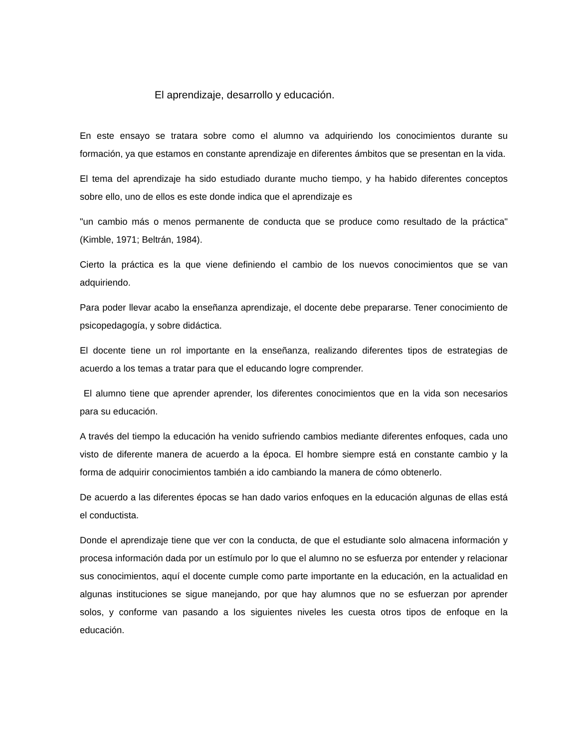El aprendizaje, desarrollo y educación.
En este ensayo se tratara sobre como el alumno va adquiriendo los conocimientos durante su formación, ya que estamos en constante aprendizaje en diferentes ámbitos que se presentan en la vida.
El tema del aprendizaje ha sido estudiado durante mucho tiempo, y ha habido diferentes conceptos sobre ello, uno de ellos es este donde indica que el aprendizaje es
"un cambio más o menos permanente de conducta que se produce como resultado de la práctica" (Kimble, 1971; Beltrán, 1984).
Cierto la práctica es la que viene definiendo el cambio de los nuevos conocimientos que se van adquiriendo.
Para poder llevar acabo la enseñanza aprendizaje, el docente debe prepararse. Tener conocimiento de psicopedagogía, y sobre didáctica.
El docente tiene un rol importante en la enseñanza, realizando diferentes tipos de estrategias de acuerdo a los temas a tratar para que el educando logre comprender.
El alumno tiene que aprender aprender, los diferentes conocimientos que en la vida son necesarios para su educación.
A través del tiempo la educación ha venido sufriendo cambios mediante diferentes enfoques, cada uno visto de diferente manera de acuerdo a la época. El hombre siempre está en constante cambio y la forma de adquirir conocimientos también a ido cambiando la manera de cómo obtenerlo.
De acuerdo a las diferentes épocas se han dado varios enfoques en la educación algunas de ellas está el conductista.
Donde el aprendizaje tiene que ver con la conducta, de que el estudiante solo almacena información y procesa información dada por un estímulo por lo que el alumno no se esfuerza por entender y relacionar sus conocimientos, aquí el docente cumple como parte importante en la educación, en la actualidad en algunas instituciones se sigue manejando, por que hay alumnos que no se esfuerzan por aprender solos, y conforme van pasando a los siguientes niveles les cuesta otros tipos de enfoque en la educación.